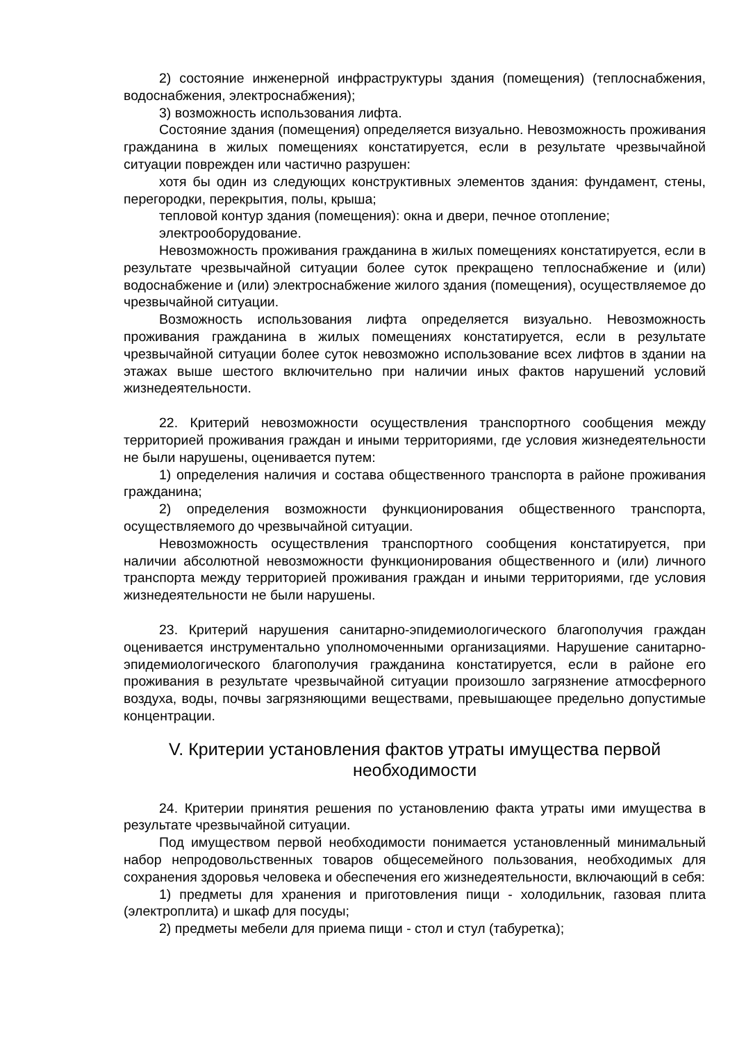2) состояние инженерной инфраструктуры здания (помещения) (теплоснабжения, водоснабжения, электроснабжения);
3) возможность использования лифта.
Состояние здания (помещения) определяется визуально. Невозможность проживания гражданина в жилых помещениях констатируется, если в результате чрезвычайной ситуации поврежден или частично разрушен:
хотя бы один из следующих конструктивных элементов здания: фундамент, стены, перегородки, перекрытия, полы, крыша;
тепловой контур здания (помещения): окна и двери, печное отопление;
электрооборудование.
Невозможность проживания гражданина в жилых помещениях констатируется, если в результате чрезвычайной ситуации более суток прекращено теплоснабжение и (или) водоснабжение и (или) электроснабжение жилого здания (помещения), осуществляемое до чрезвычайной ситуации.
Возможность использования лифта определяется визуально. Невозможность проживания гражданина в жилых помещениях констатируется, если в результате чрезвычайной ситуации более суток невозможно использование всех лифтов в здании на этажах выше шестого включительно при наличии иных фактов нарушений условий жизнедеятельности.
22. Критерий невозможности осуществления транспортного сообщения между территорией проживания граждан и иными территориями, где условия жизнедеятельности не были нарушены, оценивается путем:
1) определения наличия и состава общественного транспорта в районе проживания гражданина;
2) определения возможности функционирования общественного транспорта, осуществляемого до чрезвычайной ситуации.
Невозможность осуществления транспортного сообщения констатируется, при наличии абсолютной невозможности функционирования общественного и (или) личного транспорта между территорией проживания граждан и иными территориями, где условия жизнедеятельности не были нарушены.
23. Критерий нарушения санитарно-эпидемиологического благополучия граждан оценивается инструментально уполномоченными организациями. Нарушение санитарно-эпидемиологического благополучия гражданина констатируется, если в районе его проживания в результате чрезвычайной ситуации произошло загрязнение атмосферного воздуха, воды, почвы загрязняющими веществами, превышающее предельно допустимые концентрации.
V. Критерии установления фактов утраты имущества первой необходимости
24. Критерии принятия решения по установлению факта утраты ими имущества в результате чрезвычайной ситуации.
Под имуществом первой необходимости понимается установленный минимальный набор непродовольственных товаров общесемейного пользования, необходимых для сохранения здоровья человека и обеспечения его жизнедеятельности, включающий в себя:
1) предметы для хранения и приготовления пищи - холодильник, газовая плита (электроплита) и шкаф для посуды;
2) предметы мебели для приема пищи - стол и стул (табуретка);